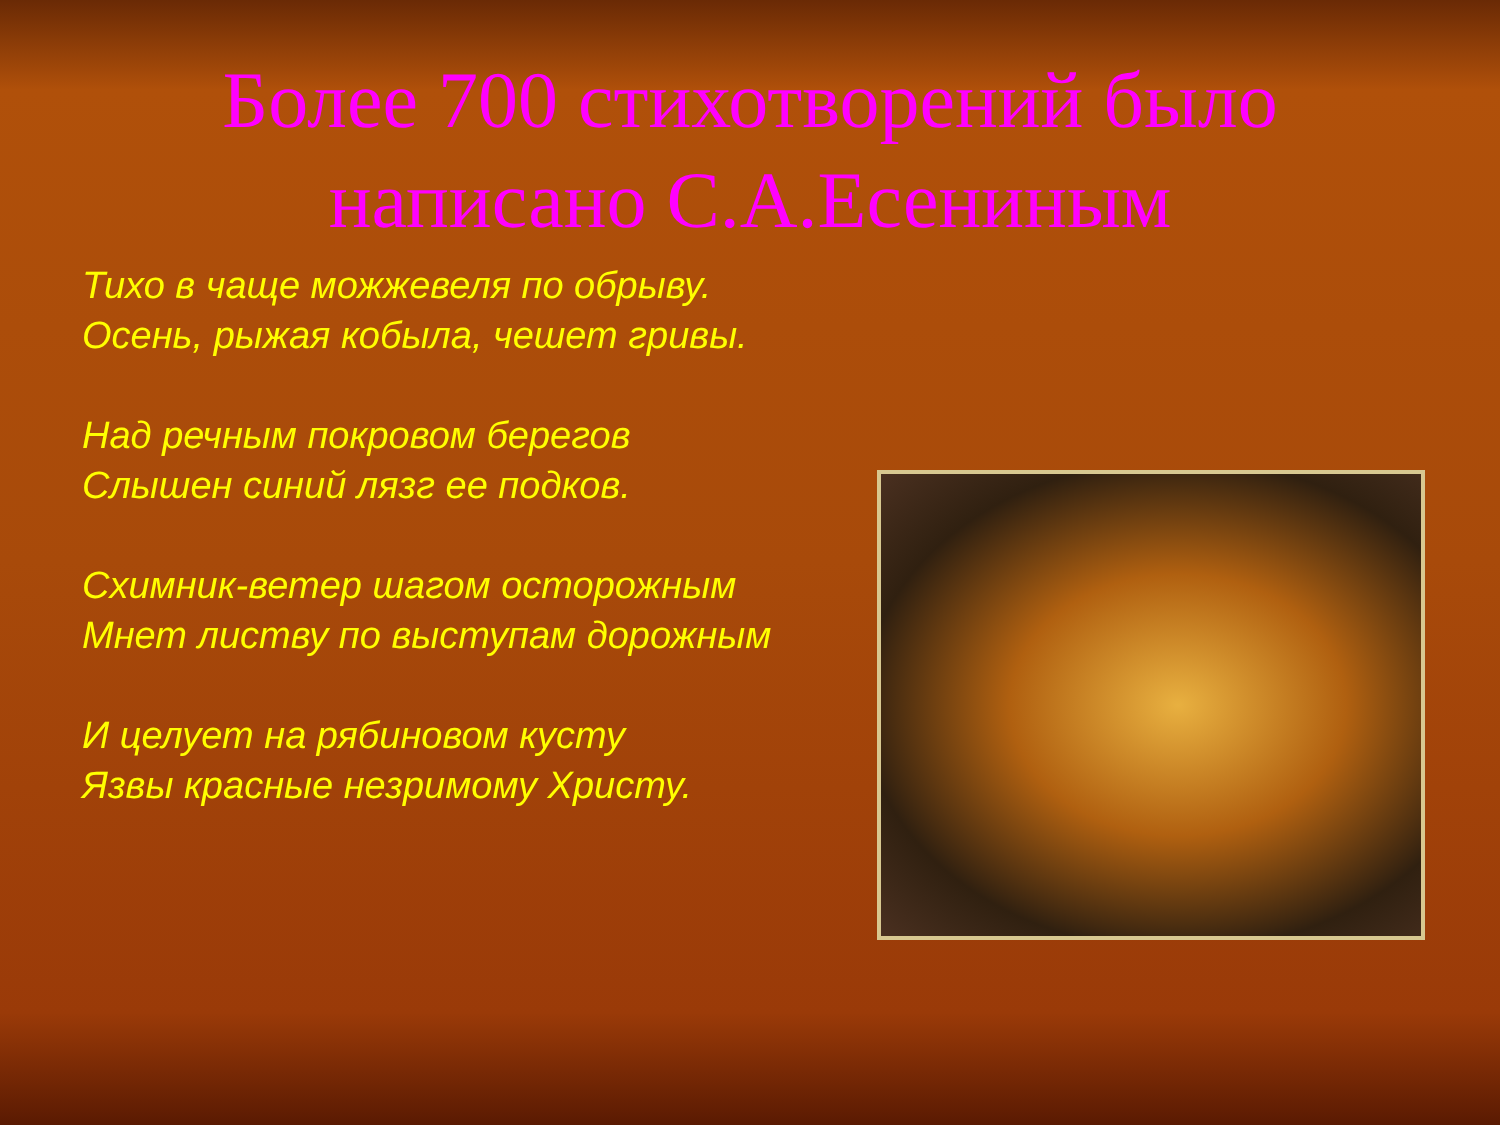Более 700 стихотворений было
написано С.А.Есениным
Тихо в чаще можжевеля по обрыву.
Осень, рыжая кобыла, чешет гривы.
Над речным покровом берегов
Слышен синий лязг ее подков.
Схимник-ветер шагом осторожным
Мнет листву по выступам дорожным
И целует на рябиновом кусту
Язвы красные незримому Христу.